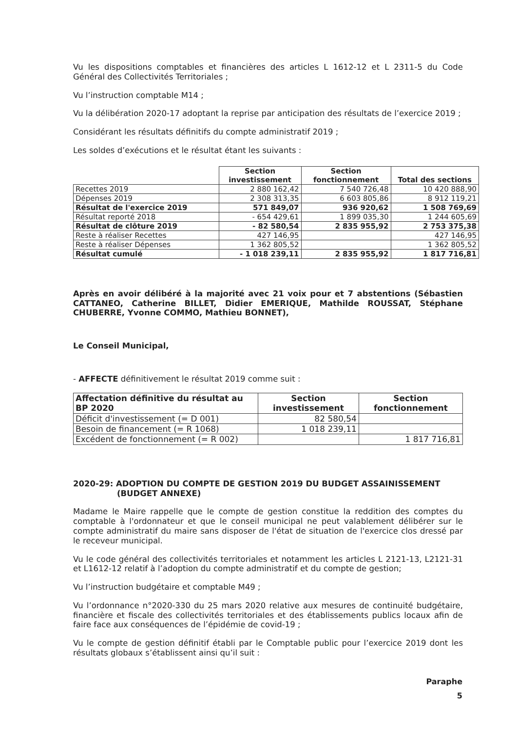Vu les dispositions comptables et financières des articles L 1612-12 et L 2311-5 du Code Général des Collectivités Territoriales ;
Vu l’instruction comptable M14 ;
Vu la délibération 2020-17 adoptant la reprise par anticipation des résultats de l’exercice 2019 ;
Considérant les résultats définitifs du compte administratif 2019 ;
Les soldes d’exécutions et le résultat étant les suivants :
| | Section investissement | Section fonctionnement | Total des sections |
| --- | --- | --- | --- |
| Recettes 2019 | 2 880 162,42 | 7 540 726,48 | 10 420 888,90 |
| Dépenses 2019 | 2 308 313,35 | 6 603 805,86 | 8 912 119,21 |
| Résultat de l'exercice 2019 | 571 849,07 | 936 920,62 | 1 508 769,69 |
| Résultat reporté 2018 | - 654 429,61 | 1 899 035,30 | 1 244 605,69 |
| Résultat de clôture 2019 | - 82 580,54 | 2 835 955,92 | 2 753 375,38 |
| Reste à réaliser Recettes | 427 146,95 | | 427 146,95 |
| Reste à réaliser Dépenses | 1 362 805,52 | | 1 362 805,52 |
| Résultat cumulé | - 1 018 239,11 | 2 835 955,92 | 1 817 716,81 |
Après en avoir délibéré à la majorité avec 21 voix pour et 7 abstentions (Sébastien CATTANEO, Catherine BILLET, Didier EMERIQUE, Mathilde ROUSSAT, Stéphane CHUBERRE, Yvonne COMMO, Mathieu BONNET),
Le Conseil Municipal,
- AFFECTE définitivement le résultat 2019 comme suit :
| Affectation définitive du résultat au BP 2020 | Section investissement | Section fonctionnement |
| --- | --- | --- |
| Déficit d'investissement (= D 001) | 82 580,54 | |
| Besoin de financement (= R 1068) | 1 018 239,11 | |
| Excédent de fonctionnement (= R 002) | | 1 817 716,81 |
2020-29: ADOPTION DU COMPTE DE GESTION 2019 DU BUDGET ASSAINISSEMENT
(BUDGET ANNEXE)
Madame le Maire rappelle que le compte de gestion constitue la reddition des comptes du comptable à l'ordonnateur et que le conseil municipal ne peut valablement délibérer sur le compte administratif du maire sans disposer de l'état de situation de l'exercice clos dressé par le receveur municipal.
Vu le code général des collectivités territoriales et notamment les articles L 2121-13, L2121-31 et L1612-12 relatif à l’adoption du compte administratif et du compte de gestion;
Vu l’instruction budgétaire et comptable M49 ;
Vu l’ordonnance n°2020-330 du 25 mars 2020 relative aux mesures de continuité budgétaire, financière et fiscale des collectivités territoriales et des établissements publics locaux afin de faire face aux conséquences de l’épidémie de covid-19 ;
Vu le compte de gestion définitif établi par le Comptable public pour l’exercice 2019 dont les résultats globaux s’établissent ainsi qu’il suit :
Paraphe
5